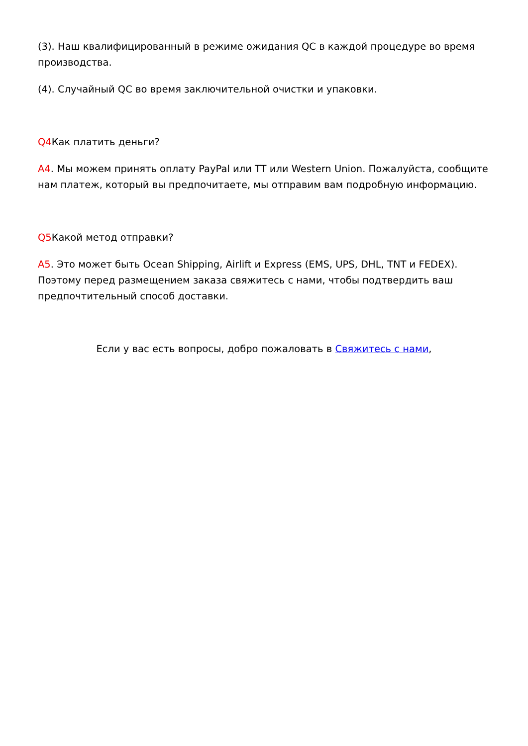(3). Наш квалифицированный в режиме ожидания QC в каждой процедуре во время производства.
(4). Случайный QC во время заключительной очистки и упаковки.
Q4 Как платить деньги?
A4. Мы можем принять оплату PayPal или TT или Western Union. Пожалуйста, сообщите нам платеж, который вы предпочитаете, мы отправим вам подробную информацию.
Q5 Какой метод отправки?
A5. Это может быть Ocean Shipping, Airlift и Express (EMS, UPS, DHL, TNT и FEDEX). Поэтому перед размещением заказа свяжитесь с нами, чтобы подтвердить ваш предпочтительный способ доставки.
Если у вас есть вопросы, добро пожаловать в Свяжитесь с нами,